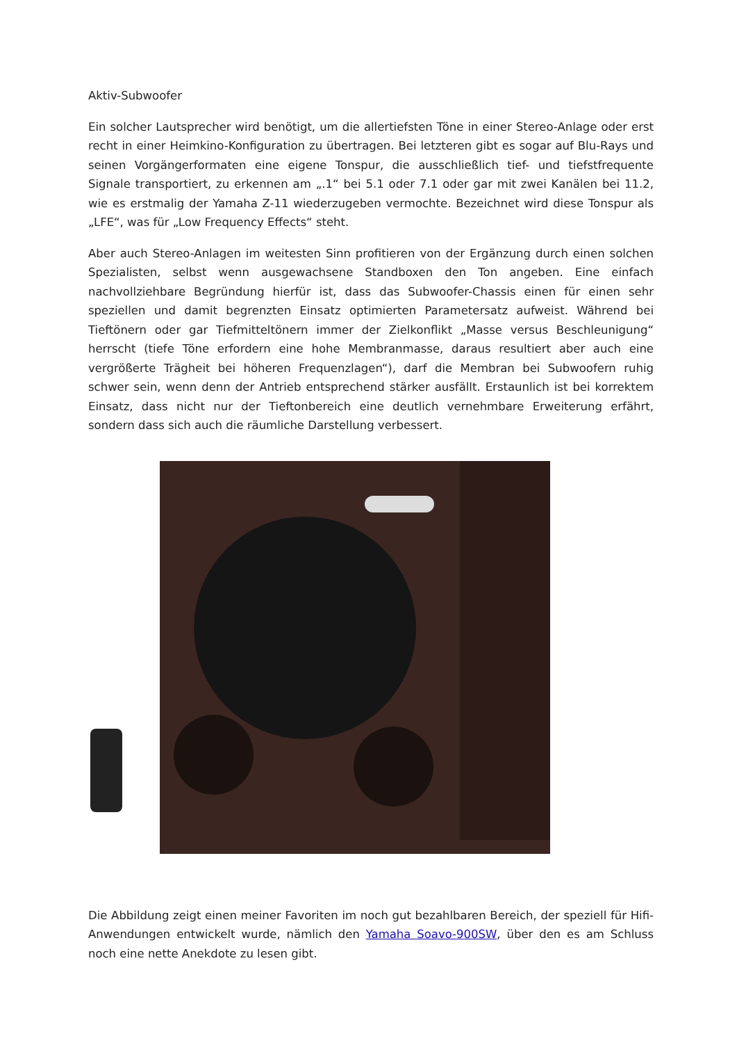Aktiv-Subwoofer
Ein solcher Lautsprecher wird benötigt, um die allertiefsten Töne in einer Stereo-Anlage oder erst recht in einer Heimkino-Konfiguration zu übertragen. Bei letzteren gibt es sogar auf Blu-Rays und seinen Vorgängerformaten eine eigene Tonspur, die ausschließlich tief- und tiefstfrequente Signale transportiert, zu erkennen am „.1“ bei 5.1 oder 7.1 oder gar mit zwei Kanälen bei 11.2, wie es erstmalig der Yamaha Z-11 wiederzugeben vermochte. Bezeichnet wird diese Tonspur als „LFE“, was für „Low Frequency Effects“ steht.
Aber auch Stereo-Anlagen im weitesten Sinn profitieren von der Ergänzung durch einen solchen Spezialisten, selbst wenn ausgewachsene Standboxen den Ton angeben. Eine einfach nachvollziehbare Begründung hierfür ist, dass das Subwoofer-Chassis einen für einen sehr speziellen und damit begrenzten Einsatz optimierten Parametersatz aufweist. Während bei Tieftönern oder gar Tiefmitteltönern immer der Zielkonflikt „Masse versus Beschleunigung“ herrscht (tiefe Töne erfordern eine hohe Membranmasse, daraus resultiert aber auch eine vergrößerte Trägheit bei höheren Frequenzlagen“), darf die Membran bei Subwoofern ruhig schwer sein, wenn denn der Antrieb entsprechend stärker ausfällt. Erstaunlich ist bei korrektem Einsatz, dass nicht nur der Tieftonbereich eine deutlich vernehmbare Erweiterung erfährt, sondern dass sich auch die räumliche Darstellung verbessert.
Die Abbildung zeigt einen meiner Favoriten im noch gut bezahlbaren Bereich, der speziell für Hifi-Anwendungen entwickelt wurde, nämlich den Yamaha Soavo-900SW, über den es am Schluss noch eine nette Anekdote zu lesen gibt.